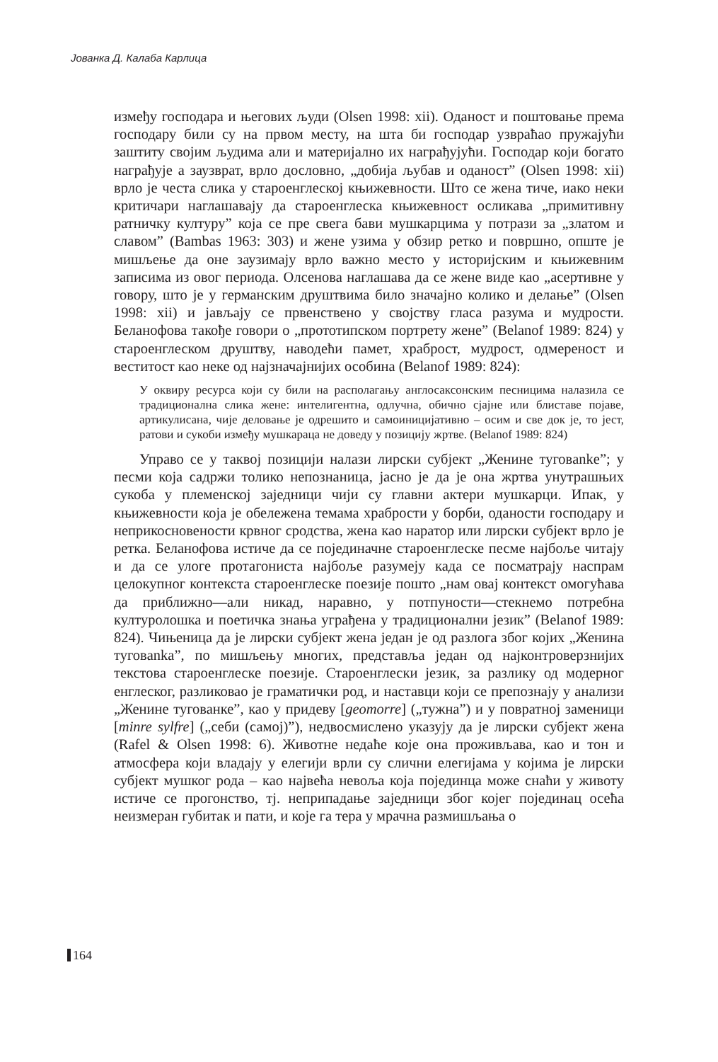Јованка Д. Калаба Карлица
између господара и његових људи (Olsen 1998: xii). Оданост и поштовање према господару били су на првом месту, на шта би господар узвраћао пружајући заштиту својим људима али и материјално их награђујући. Господар који богато награђује а заузврат, врло дословно, „добија љубав и оданост” (Olsen 1998: xii) врло је честа слика у староенглеској књижевности. Што се жена тиче, иако неки критичари наглашавају да староенглеска књижевност осликава „примитивну ратничку културу” која се пре свега бави мушкарцима у потрази за „златом и славом” (Bambas 1963: 303) и жене узима у обзир ретко и површно, опште је мишљење да оне заузимају врло важно место у историјским и књижевним записима из овог периода. Олсенова наглашава да се жене виде као „асертивне у говору, што је у германским друштвима било значајно колико и делање” (Olsen 1998: xii) и јављају се првенствено у својству гласа разума и мудрости. Беланофова такође говори о „прототипском портрету жене” (Belanof 1989: 824) у староенглеском друштву, наводећи памет, храброст, мудрост, одмереност и веститост као неке од најзначајнијих особина (Belanof 1989: 824):
У оквиру ресурса који су били на располагању англосаксонским песницима налазила се традиционална слика жене: интелигентна, одлучна, обично сјајне или блиставе појаве, артикулисана, чије деловање је одрешито и самоиницијативно – осим и све док је, то јест, ратови и сукоби између мушкараца не доведу у позицију жртве. (Belanof 1989: 824)
Управо се у таквој позицији налази лирски субјект „Женине туговanke”; у песми која садржи толико непознаница, јасно је да је она жртва унутрашњих сукоба у племенској заједници чији су главни актери мушкарци. Ипак, у књижевности која је обележена темама храбрости у борби, оданости господару и неприкосновености крвног сродства, жена као наратор или лирски субјект врло је ретка. Беланофова истиче да се појединачне староенглеске песме најбоље читају и да се улоге протагониста најбоље разумеју када се посматрају наспрам целокупног контекста староенглеске поезије пошто „нам овај контекст омогућава да приближно—али никад, наравно, у потпуности—стекнемо потребна културолошка и поетичка знања уграђена у традиционални језик” (Belanof 1989: 824). Чињеница да је лирски субјект жена један је од разлога због којих „Женина туговanka”, по мишљењу многих, представља један од најконтроверзнијих текстова староенглеске поезије. Староенглески језик, за разлику од модерног енглеског, разликовао је граматички род, и наставци који се препознају у анализи „Женине тугованке”, као у придеву [geomorre] („тужна”) и у повратној заменици [minre sylfre] („себи (самој)”), недвосмислено указују да је лирски субјект жена (Rafel & Olsen 1998: 6). Животне недаће које она проживљава, као и тон и атмосфера који владају у елегији врли су слични елегијама у којима је лирски субјект мушког рода – као највећа невоља која појединца може снаћи у животу истиче се прогонство, тј. неприпадање заједници због којег појединац осећа неизмеран губитак и пати, и које га тера у мрачна размишљања о
164